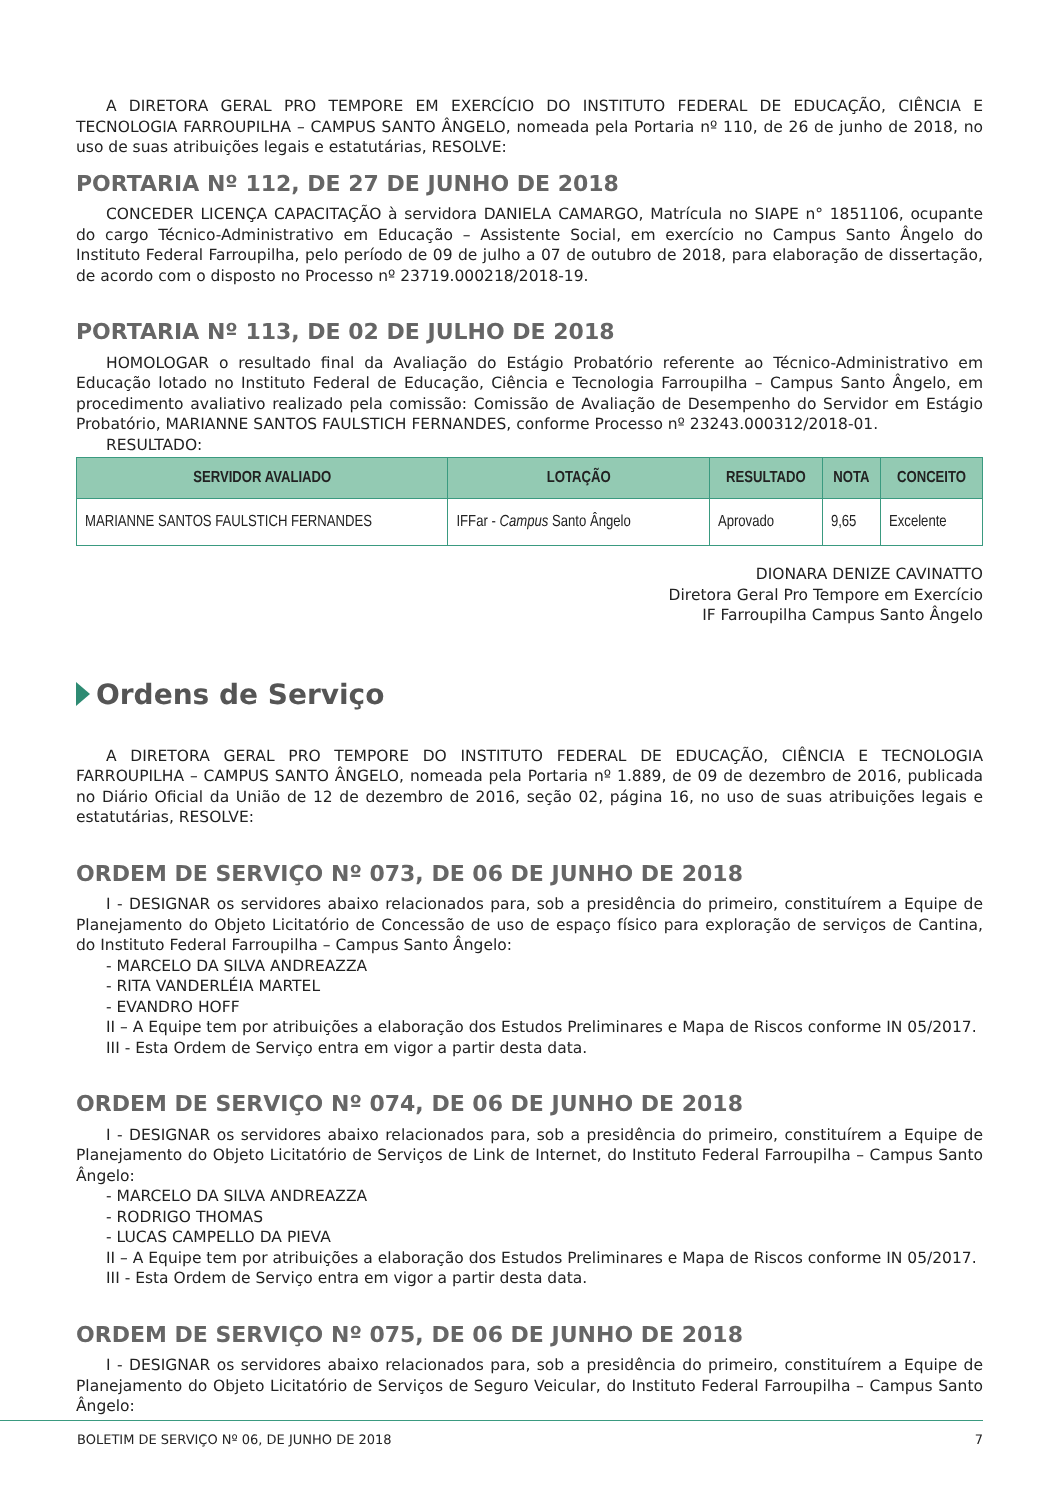A DIRETORA GERAL PRO TEMPORE EM EXERCÍCIO DO INSTITUTO FEDERAL DE EDUCAÇÃO, CIÊNCIA E TECNOLOGIA FARROUPILHA – CAMPUS SANTO ÂNGELO, nomeada pela Portaria nº 110, de 26 de junho de 2018, no uso de suas atribuições legais e estatutárias, RESOLVE:
PORTARIA Nº 112, DE 27 DE JUNHO DE 2018
CONCEDER LICENÇA CAPACITAÇÃO à servidora DANIELA CAMARGO, Matrícula no SIAPE n° 1851106, ocupante do cargo Técnico-Administrativo em Educação – Assistente Social, em exercício no Campus Santo Ângelo do Instituto Federal Farroupilha, pelo período de 09 de julho a 07 de outubro de 2018, para elaboração de dissertação, de acordo com o disposto no Processo nº 23719.000218/2018-19.
PORTARIA Nº 113, DE 02 DE JULHO DE 2018
HOMOLOGAR o resultado final da Avaliação do Estágio Probatório referente ao Técnico-Administrativo em Educação lotado no Instituto Federal de Educação, Ciência e Tecnologia Farroupilha – Campus Santo Ângelo, em procedimento avaliativo realizado pela comissão: Comissão de Avaliação de Desempenho do Servidor em Estágio Probatório, MARIANNE SANTOS FAULSTICH FERNANDES, conforme Processo nº 23243.000312/2018-01.
RESULTADO:
| SERVIDOR AVALIADO | LOTAÇÃO | RESULTADO | NOTA | CONCEITO |
| --- | --- | --- | --- | --- |
| MARIANNE SANTOS FAULSTICH FERNANDES | IFFar - Campus Santo Ângelo | Aprovado | 9,65 | Excelente |
DIONARA DENIZE CAVINATTO
Diretora Geral Pro Tempore em Exercício
IF Farroupilha Campus Santo Ângelo
Ordens de Serviço
A DIRETORA GERAL PRO TEMPORE DO INSTITUTO FEDERAL DE EDUCAÇÃO, CIÊNCIA E TECNOLOGIA FARROUPILHA – CAMPUS SANTO ÂNGELO, nomeada pela Portaria nº 1.889, de 09 de dezembro de 2016, publicada no Diário Oficial da União de 12 de dezembro de 2016, seção 02, página 16, no uso de suas atribuições legais e estatutárias, RESOLVE:
ORDEM DE SERVIÇO Nº 073, DE 06 DE JUNHO DE 2018
I - DESIGNAR os servidores abaixo relacionados para, sob a presidência do primeiro, constituírem a Equipe de Planejamento do Objeto Licitatório de Concessão de uso de espaço físico para exploração de serviços de Cantina, do Instituto Federal Farroupilha – Campus Santo Ângelo:
- MARCELO DA SILVA ANDREAZZA
- RITA VANDERLÉIA MARTEL
- EVANDRO HOFF
II – A Equipe tem por atribuições a elaboração dos Estudos Preliminares e Mapa de Riscos conforme IN 05/2017.
III - Esta Ordem de Serviço entra em vigor a partir desta data.
ORDEM DE SERVIÇO Nº 074, DE 06 DE JUNHO DE 2018
I - DESIGNAR os servidores abaixo relacionados para, sob a presidência do primeiro, constituírem a Equipe de Planejamento do Objeto Licitatório de Serviços de Link de Internet, do Instituto Federal Farroupilha – Campus Santo Ângelo:
- MARCELO DA SILVA ANDREAZZA
- RODRIGO THOMAS
- LUCAS CAMPELLO DA PIEVA
II – A Equipe tem por atribuições a elaboração dos Estudos Preliminares e Mapa de Riscos conforme IN 05/2017.
III - Esta Ordem de Serviço entra em vigor a partir desta data.
ORDEM DE SERVIÇO Nº 075, DE 06 DE JUNHO DE 2018
I - DESIGNAR os servidores abaixo relacionados para, sob a presidência do primeiro, constituírem a Equipe de Planejamento do Objeto Licitatório de Serviços de Seguro Veicular, do Instituto Federal Farroupilha – Campus Santo Ângelo:
BOLETIM DE SERVIÇO Nº 06, DE JUNHO DE 2018 7